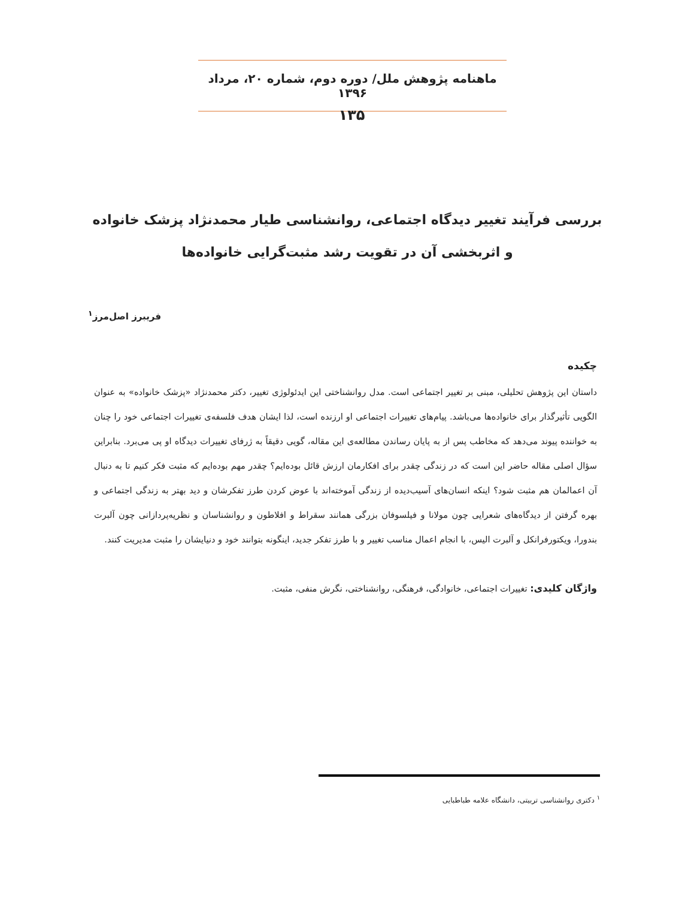ماهنامه پژوهش ملل/ دوره دوم، شماره ۲۰، مرداد ۱۳۹۶
۱۳۵
بررسی فرآیند تغییر دیدگاه اجتماعی، روانشناسی طیار محمدنژاد پزشک خانواده و اثربخشی آن در تقویت رشد مثبت‌گرایی خانواده‌ها
فریبرز اصل‌مرز<sup>۱</sup>
چکیده
داستان این پژوهش تحلیلی، مبنی بر تغییر اجتماعی است. مدل روانشناختی این ایدئولوژی تغییر، دکتر محمدنژاد «پزشک خانواده» به عنوان الگویی تأثیرگذار برای خانواده‌ها می‌باشد. پیام‌های تغییرات اجتماعی او ارزنده است، لذا ایشان هدف فلسفه‌ی تغییرات اجتماعی خود را چنان به خواننده پیوند می‌دهد که مخاطب پس از به پایان رساندن مطالعه‌ی این مقاله، گویی دقیقاً به ژرفای تغییرات دیدگاه او پی می‌برد. بنابراین سؤال اصلی مقاله حاضر این است که در زندگی چقدر برای افکارمان ارزش قائل بوده‌ایم؟ چقدر مهم بوده‌ایم که مثبت فکر کنیم تا به دنبال آن اعمالمان هم مثبت شود؟ اینکه انسان‌های آسیب‌دیده از زندگی آموخته‌اند با عوض کردن طرز تفکرشان و دید بهتر به زندگی اجتماعی و بهره گرفتن از دیدگاه‌های شعرایی چون مولانا و فیلسوفان بزرگی همانند سقراط و افلاطون و روانشناسان و نظریه‌پردازانی چون آلبرت بندورا، ویکتورفرانکل و آلبرت الیس، با انجام اعمال مناسب تغییر و با طرز تفکر جدید، اینگونه بتوانند خود و دنیایشان را مثبت مدیریت کنند.
واژگان کلیدی: تغییرات اجتماعی، خانوادگی، فرهنگی، روانشناختی، نگرش منفی، مثبت.
<sup>۱</sup> دکتری روانشناسی تربیتی، دانشگاه علامه طباطبایی